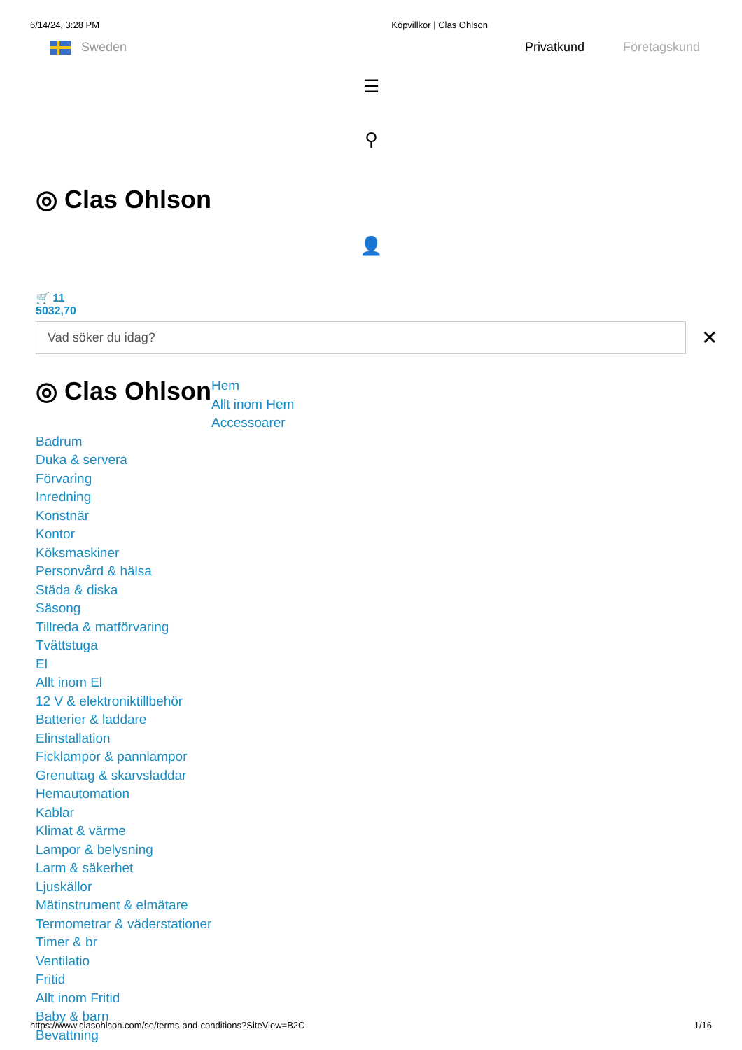6/14/24, 3:28 PM Köpvillkor | Clas Ohlson
Sweden Privatkund Företagskund
☰
⚲
◎ Clas Ohlson
👤
🛒 11
5032,70
Vad söker du idag? ✕
◎ Clas Ohlson
Hem
Allt inom Hem
Accessoarer
Badrum
Duka & servera
Förvaring
Inredning
Konstnär
Kontor
Köksmaskiner
Personvård & hälsa
Städa & diska
Säsong
Tillreda & matförvaring
Tvättstuga
El
Allt inom El
12 V & elektroniktillbehör
Batterier & laddare
Elinstallation
Ficklampor & pannlampor
Grenuttag & skarvsladdar
Hemautomation
Kablar
Klimat & värme
Lampor & belysning
Larm & säkerhet
Ljuskällor
Mätinstrument & elmätare
Termometrar & väderstationer
Timer & br
Ventilatio
Fritid
Allt inom Fritid
Baby & barn
Bevattning
https://www.clasohlson.com/se/terms-and-conditions?SiteView=B2C 1/16